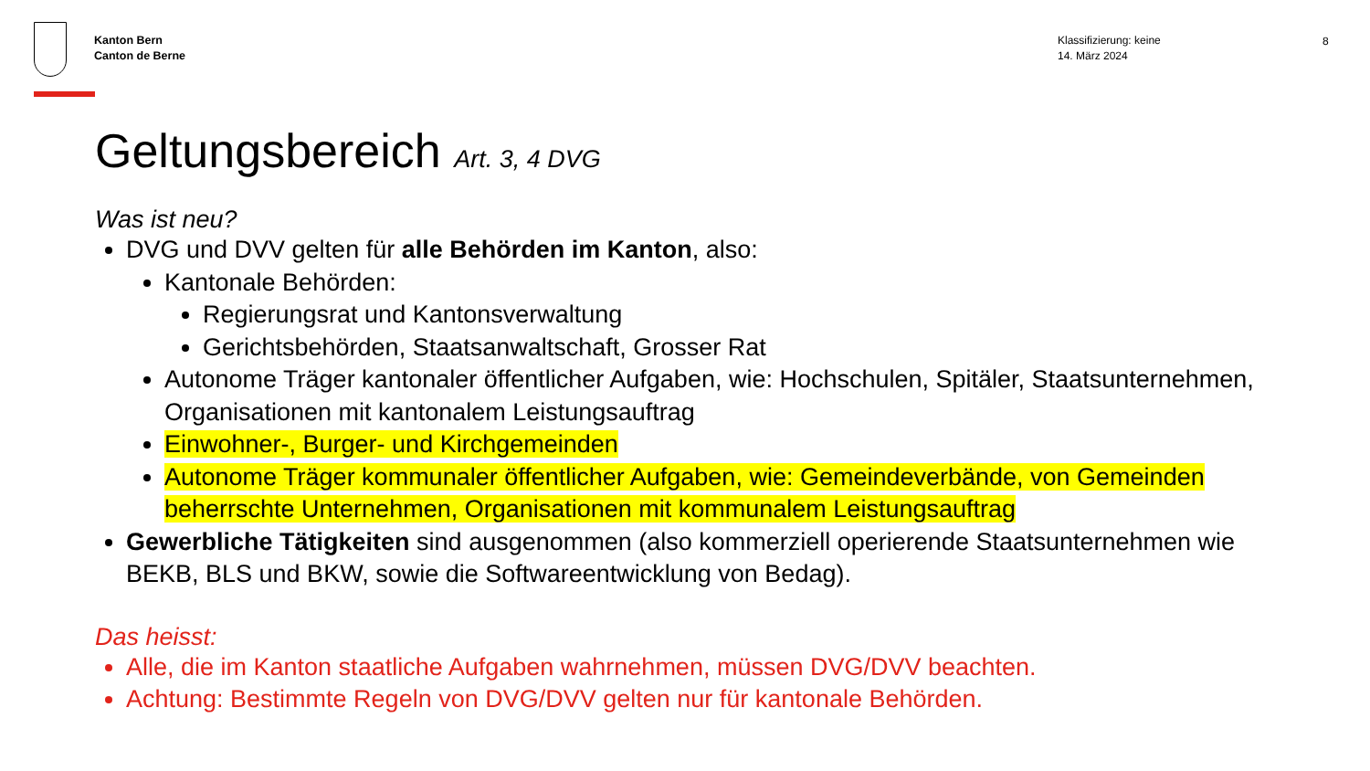Kanton Bern
Canton de Berne
Klassifizierung: keine
14. März 2024
8
Geltungsbereich Art. 3, 4 DVG
Was ist neu?
DVG und DVV gelten für alle Behörden im Kanton, also:
Kantonale Behörden:
Regierungsrat und Kantonsverwaltung
Gerichtsbehörden, Staatsanwaltschaft, Grosser Rat
Autonome Träger kantonaler öffentlicher Aufgaben, wie: Hochschulen, Spitäler, Staatsunternehmen, Organisationen mit kantonalem Leistungsauftrag
Einwohner-, Burger- und Kirchgemeinden
Autonome Träger kommunaler öffentlicher Aufgaben, wie: Gemeindeverbände, von Gemeinden beherrschte Unternehmen, Organisationen mit kommunalem Leistungsauftrag
Gewerbliche Tätigkeiten sind ausgenommen (also kommerziell operierende Staatsunternehmen wie BEKB, BLS und BKW, sowie die Softwareentwicklung von Bedag).
Das heisst:
Alle, die im Kanton staatliche Aufgaben wahrnehmen, müssen DVG/DVV beachten.
Achtung: Bestimmte Regeln von DVG/DVV gelten nur für kantonale Behörden.